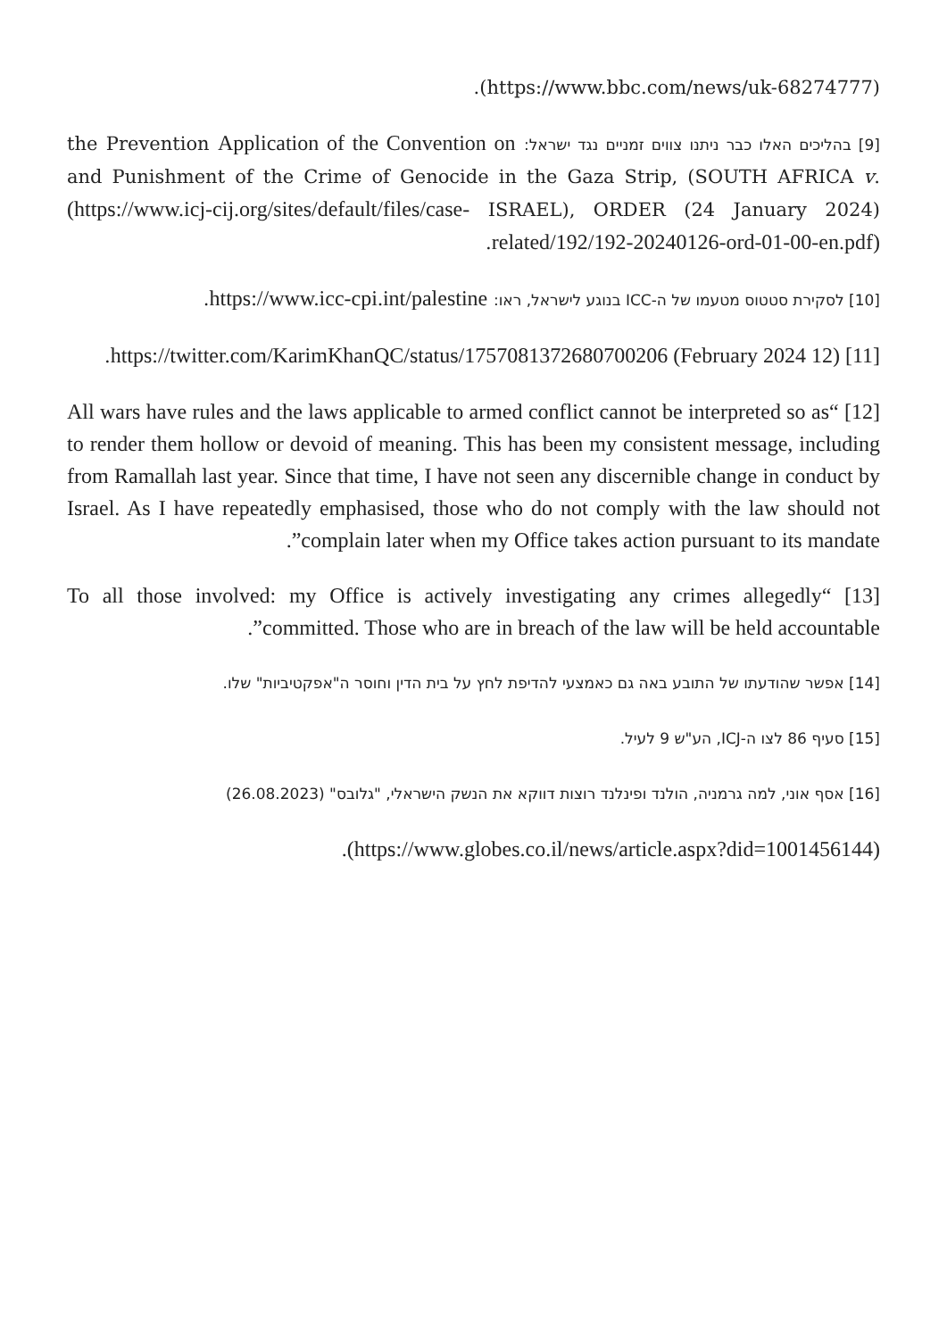(https://www.bbc.com/news/uk-68274777).
[9] בהליכים האלו כבר ניתנו צווים זמניים נגד ישראל: Application of the Convention on the Prevention and Punishment of the Crime of Genocide in the Gaza Strip, (SOUTH AFRICA v. ISRAEL), ORDER (24 January 2024) (https://www.icj-cij.org/sites/default/files/case-related/192/192-20240126-ord-01-00-en.pdf).
[10] לסקירת סטטוס מטעמו של ה-ICC בנוגע לישראל, ראו: https://www.icc-cpi.int/palestine.
[11] (12 February 2024) https://twitter.com/KarimKhanQC/status/1757081372680700206.
[12] “All wars have rules and the laws applicable to armed conflict cannot be interpreted so as to render them hollow or devoid of meaning. This has been my consistent message, including from Ramallah last year. Since that time, I have not seen any discernible change in conduct by Israel. As I have repeatedly emphasised, those who do not comply with the law should not complain later when my Office takes action pursuant to its mandate”.
[13] “To all those involved: my Office is actively investigating any crimes allegedly committed. Those who are in breach of the law will be held accountable”.
[14] אפשר שהודעתו של התובע באה גם כאמצעי להדיפת לחץ על בית הדין וחוסר ה"אפקטיביות" שלו.
[15] סעיף 86 לצו ה-ICJ, הע"ש 9 לעיל.
[16] אסף אוני, למה גרמניה, הולנד ופינלנד רוצות דווקא את הנשק הישראלי, "גלובס" (26.08.2023)
(https://www.globes.co.il/news/article.aspx?did=1001456144).